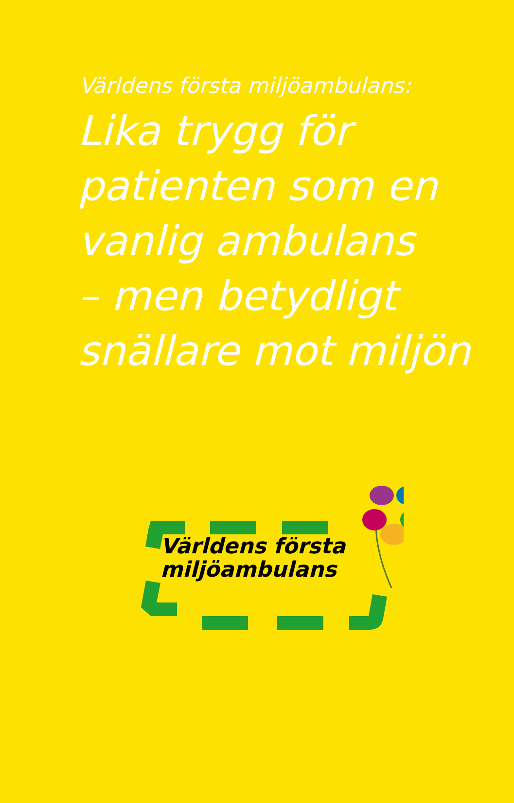Världens första miljöambulans:
Lika trygg för
patienten som en
vanlig ambulans
– men betydligt
snällare mot miljön
Världens första
miljöambulans